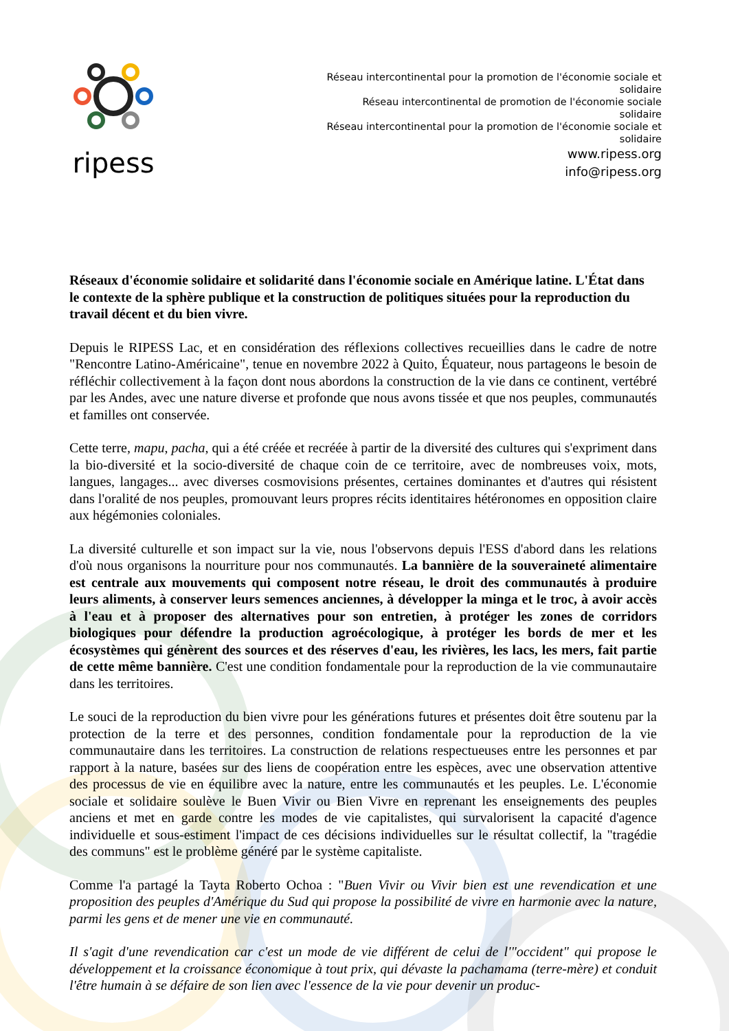ripess
Réseau intercontinental pour la promotion de l'économie sociale et solidaire
Réseau intercontinental de promotion de l'économie sociale solidaire
Réseau intercontinental pour la promotion de l'économie sociale et solidaire
www.ripess.org
info@ripess.org
Réseaux d'économie solidaire et solidarité dans l'économie sociale en Amérique latine. L'État dans le contexte de la sphère publique et la construction de politiques situées pour la reproduction du travail décent et du bien vivre.
Depuis le RIPESS Lac, et en considération des réflexions collectives recueillies dans le cadre de notre "Rencontre Latino-Américaine", tenue en novembre 2022 à Quito, Équateur, nous partageons le besoin de réfléchir collectivement à la façon dont nous abordons la construction de la vie dans ce continent, vertébré par les Andes, avec une nature diverse et profonde que nous avons tissée et que nos peuples, communautés et familles ont conservée.
Cette terre, mapu, pacha, qui a été créée et recréée à partir de la diversité des cultures qui s'expriment dans la bio-diversité et la socio-diversité de chaque coin de ce territoire, avec de nombreuses voix, mots, langues, langages... avec diverses cosmovisions présentes, certaines dominantes et d'autres qui résistent dans l'oralité de nos peuples, promouvant leurs propres récits identitaires hétéronomes en opposition claire aux hégémonies coloniales.
La diversité culturelle et son impact sur la vie, nous l'observons depuis l'ESS d'abord dans les relations d'où nous organisons la nourriture pour nos communautés. La bannière de la souveraineté alimentaire est centrale aux mouvements qui composent notre réseau, le droit des communautés à produire leurs aliments, à conserver leurs semences anciennes, à développer la minga et le troc, à avoir accès à l'eau et à proposer des alternatives pour son entretien, à protéger les zones de corridors biologiques pour défendre la production agroécologique, à protéger les bords de mer et les écosystèmes qui génèrent des sources et des réserves d'eau, les rivières, les lacs, les mers, fait partie de cette même bannière. C'est une condition fondamentale pour la reproduction de la vie communautaire dans les territoires.
Le souci de la reproduction du bien vivre pour les générations futures et présentes doit être soutenu par la protection de la terre et des personnes, condition fondamentale pour la reproduction de la vie communautaire dans les territoires. La construction de relations respectueuses entre les personnes et par rapport à la nature, basées sur des liens de coopération entre les espèces, avec une observation attentive des processus de vie en équilibre avec la nature, entre les communautés et les peuples. Le. L'économie sociale et solidaire soulève le Buen Vivir ou Bien Vivre en reprenant les enseignements des peuples anciens et met en garde contre les modes de vie capitalistes, qui survalorisent la capacité d'agence individuelle et sous-estiment l'impact de ces décisions individuelles sur le résultat collectif, la "tragédie des communs" est le problème généré par le système capitaliste.
Comme l'a partagé la Tayta Roberto Ochoa : "Buen Vivir ou Vivir bien est une revendication et une proposition des peuples d'Amérique du Sud qui propose la possibilité de vivre en harmonie avec la nature, parmi les gens et de mener une vie en communauté.
Il s'agit d'une revendication car c'est un mode de vie différent de celui de l'"occident" qui propose le développement et la croissance économique à tout prix, qui dévaste la pachamama (terre-mère) et conduit l'être humain à se défaire de son lien avec l'essence de la vie pour devenir un produc-